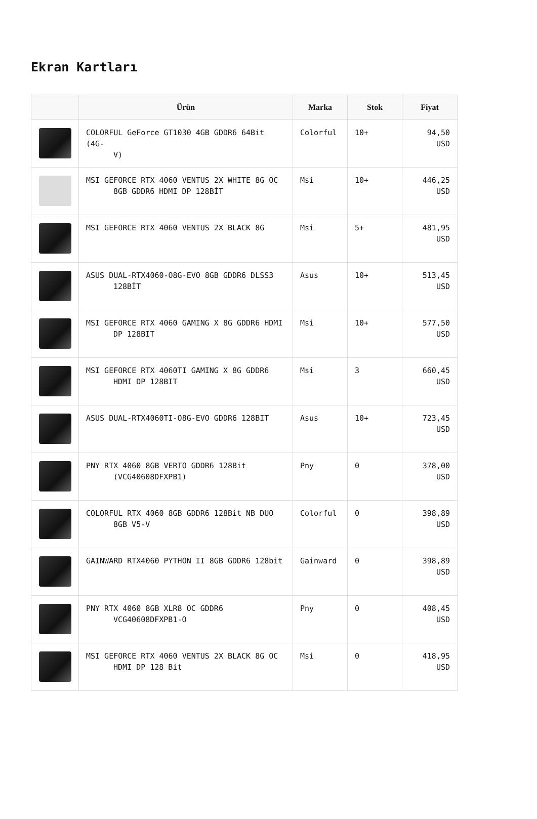Ekran Kartları
| | Ürün | Marka | Stok | Fiyat |
| --- | --- | --- | --- | --- |
| | COLORFUL GeForce GT1030 4GB GDDR6 64Bit (4G- V) | Colorful | 10+ | 94,50 USD |
| | MSI GEFORCE RTX 4060 VENTUS 2X WHITE 8G OC 8GB GDDR6 HDMI DP 128BİT | Msi | 10+ | 446,25 USD |
| | MSI GEFORCE RTX 4060 VENTUS 2X BLACK 8G | Msi | 5+ | 481,95 USD |
| | ASUS DUAL-RTX4060-O8G-EVO 8GB GDDR6 DLSS3 128BİT | Asus | 10+ | 513,45 USD |
| | MSI GEFORCE RTX 4060 GAMING X 8G GDDR6 HDMI DP 128BIT | Msi | 10+ | 577,50 USD |
| | MSI GEFORCE RTX 4060TI GAMING X 8G GDDR6 HDMI DP 128BIT | Msi | 3 | 660,45 USD |
| | ASUS DUAL-RTX4060TI-O8G-EVO GDDR6 128BIT | Asus | 10+ | 723,45 USD |
| | PNY RTX 4060 8GB VERTO GDDR6 128Bit (VCG40608DFXPB1) | Pny | 0 | 378,00 USD |
| | COLORFUL RTX 4060 8GB GDDR6 128Bit NB DUO 8GB V5-V | Colorful | 0 | 398,89 USD |
| | GAINWARD RTX4060 PYTHON II 8GB GDDR6 128bit | Gainward | 0 | 398,89 USD |
| | PNY RTX 4060 8GB XLR8 OC GDDR6 VCG40608DFXPB1-O | Pny | 0 | 408,45 USD |
| | MSI GEFORCE RTX 4060 VENTUS 2X BLACK 8G OC HDMI DP 128 Bit | Msi | 0 | 418,95 USD |